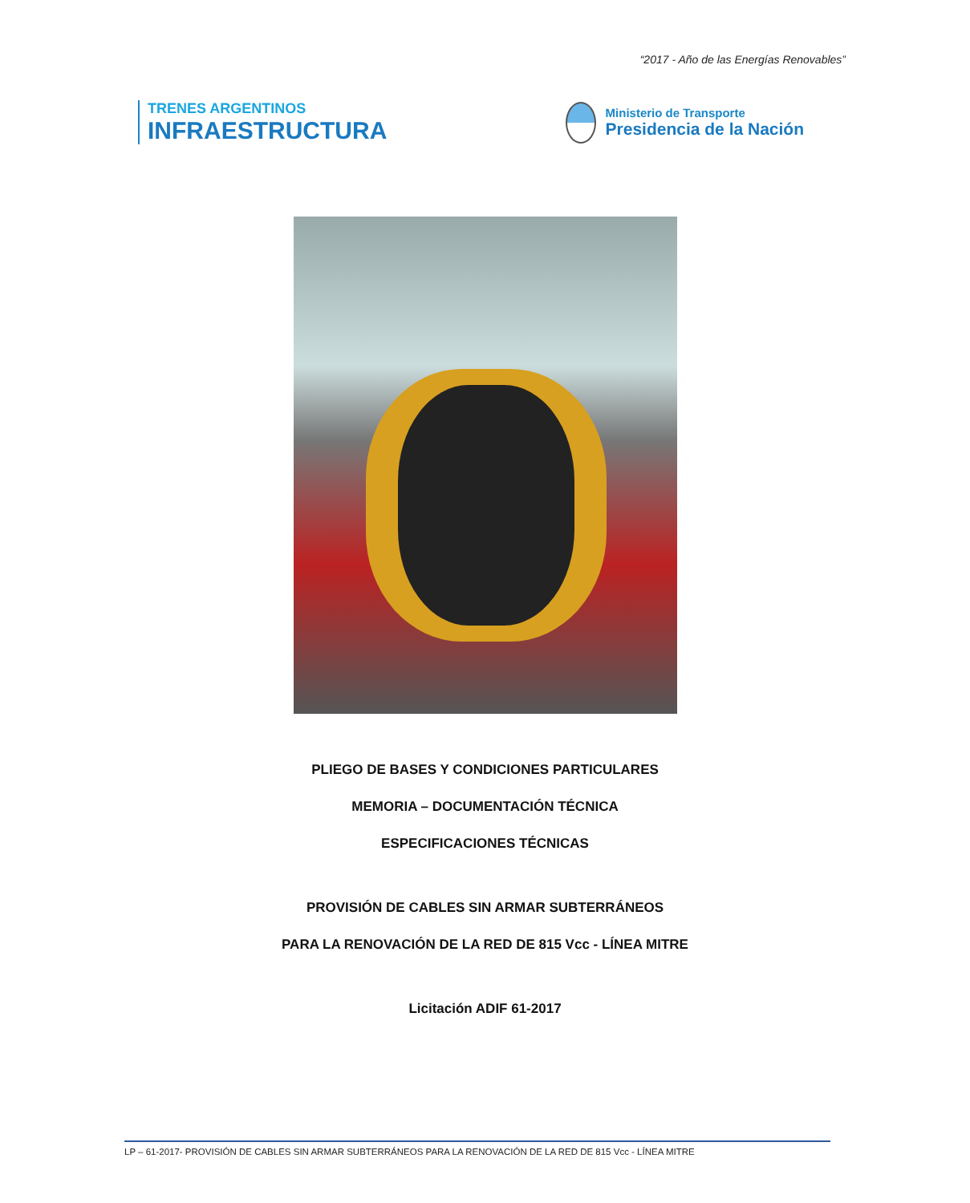“2017 - Año de las Energías Renovables”
TRENES ARGENTINOS
INFRAESTRUCTURA
Ministerio de Transporte
Presidencia de la Nación
PLIEGO DE BASES Y CONDICIONES PARTICULARES
MEMORIA – DOCUMENTACIÓN TÉCNICA
ESPECIFICACIONES TÉCNICAS
PROVISIÓN DE CABLES SIN ARMAR SUBTERRÁNEOS
PARA LA RENOVACIÓN DE LA RED DE 815 Vcc - LÍNEA MITRE
Licitación ADIF 61-2017
LP – 61-2017- PROVISIÓN DE CABLES SIN ARMAR SUBTERRÁNEOS PARA LA RENOVACIÓN DE LA RED DE 815 Vcc - LÍNEA MITRE